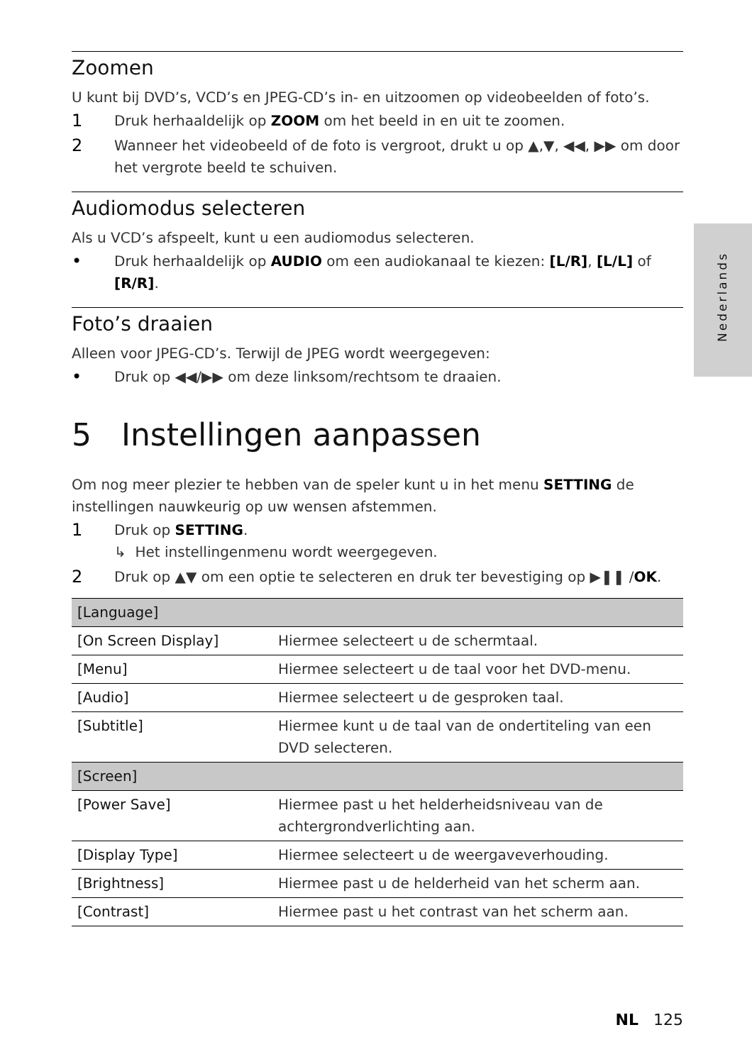Zoomen
U kunt bij DVD’s, VCD’s en JPEG-CD’s in- en uitzoomen op videobeelden of foto’s.
1 Druk herhaaldelijk op ZOOM om het beeld in en uit te zoomen.
2 Wanneer het videobeeld of de foto is vergroot, drukt u op ▲,▼, ◀◀, ▶▶ om door het vergrote beeld te schuiven.
Audiomodus selecteren
Als u VCD’s afspeelt, kunt u een audiomodus selecteren.
• Druk herhaaldelijk op AUDIO om een audiokanaal te kiezen: [L/R], [L/L] of [R/R].
Foto’s draaien
Alleen voor JPEG-CD’s. Terwijl de JPEG wordt weergegeven:
• Druk op ◀◀/▶▶ om deze linksom/rechtsom te draaien.
5 Instellingen aanpassen
Om nog meer plezier te hebben van de speler kunt u in het menu SETTING de instellingen nauwkeurig op uw wensen afstemmen.
1 Druk op SETTING.
↳ Het instellingenmenu wordt weergegeven.
2 Druk op ▲▼ om een optie te selecteren en druk ter bevestiging op ▶❚❚ /OK.
| [Language] | |
| --- | --- |
| [On Screen Display] | Hiermee selecteert u de schermtaal. |
| [Menu] | Hiermee selecteert u de taal voor het DVD-menu. |
| [Audio] | Hiermee selecteert u de gesproken taal. |
| [Subtitle] | Hiermee kunt u de taal van de ondertiteling van een DVD selecteren. |
| [Screen] | |
| [Power Save] | Hiermee past u het helderheidsniveau van de achtergrondverlichting aan. |
| [Display Type] | Hiermee selecteert u de weergaveverhouding. |
| [Brightness] | Hiermee past u de helderheid van het scherm aan. |
| [Contrast] | Hiermee past u het contrast van het scherm aan. |
Nederlands
NL 125